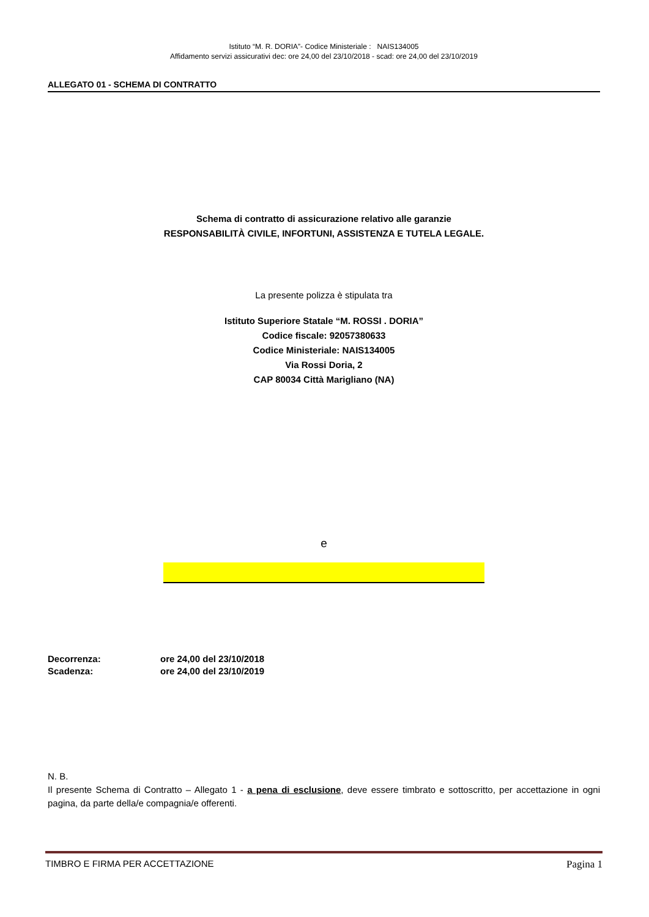Istituto “M. R. DORIA”- Codice Ministeriale : NAIS134005
Affidamento servizi assicurativi dec: ore 24,00 del 23/10/2018 - scad: ore 24,00 del 23/10/2019
ALLEGATO 01 - SCHEMA DI CONTRATTO
Schema di contratto di assicurazione relativo alle garanzie
RESPONSABILITÀ CIVILE, INFORTUNI, ASSISTENZA E TUTELA LEGALE.
La presente polizza è stipulata tra
Istituto Superiore Statale “M. ROSSI . DORIA”
Codice fiscale: 92057380633
Codice Ministeriale: NAIS134005
Via Rossi Doria, 2
CAP 80034 Città Marigliano (NA)
e
| Decorrenza: | ore 24,00 del 23/10/2018 |
| Scadenza: | ore 24,00 del 23/10/2019 |
N. B.
Il presente Schema di Contratto – Allegato 1 - a pena di esclusione, deve essere timbrato e sottoscritto, per accettazione in ogni pagina, da parte della/e compagnia/e offerenti.
TIMBRO E FIRMA PER ACCETTAZIONE Pagina 1